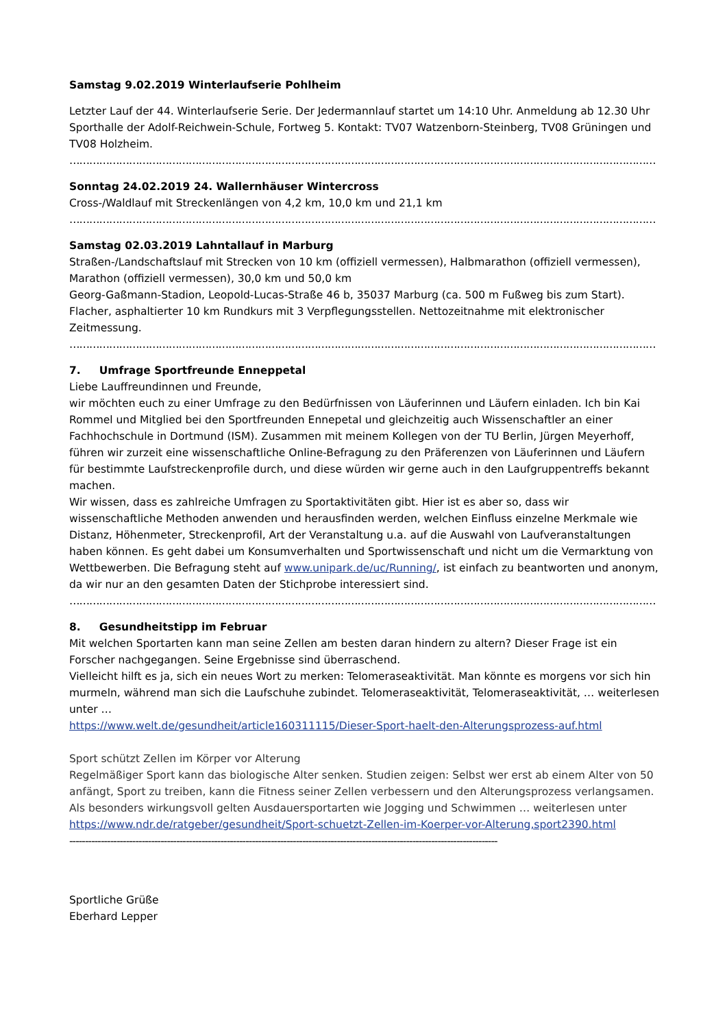Samstag 9.02.2019 Winterlaufserie Pohlheim
Letzter Lauf der 44. Winterlaufserie Serie. Der Jedermannlauf startet um 14:10 Uhr. Anmeldung ab 12.30 Uhr Sporthalle der Adolf-Reichwein-Schule, Fortweg 5. Kontakt: TV07 Watzenborn-Steinberg, TV08 Grüningen und TV08 Holzheim.
……………………………………………………………………………………………………………………………………………………………
Sonntag 24.02.2019 24. Wallernhäuser Wintercross
Cross-/Waldlauf mit Streckenlängen von 4,2 km, 10,0 km und 21,1 km
……………………………………………………………………………………………………………………………………………………………
Samstag 02.03.2019 Lahntallauf in Marburg
Straßen-/Landschaftslauf mit Strecken von 10 km (offiziell vermessen), Halbmarathon (offiziell vermessen), Marathon (offiziell vermessen), 30,0 km und 50,0 km
Georg-Gaßmann-Stadion, Leopold-Lucas-Straße 46 b, 35037 Marburg (ca. 500 m Fußweg bis zum Start). Flacher, asphaltierter 10 km Rundkurs mit 3 Verpflegungsstellen. Nettozeitnahme mit elektronischer Zeitmessung.
……………………………………………………………………………………………………………………………………………………………
7. Umfrage Sportfreunde Enneppetal
Liebe Lauffreundinnen und Freunde,
wir möchten euch zu einer Umfrage zu den Bedürfnissen von Läuferinnen und Läufern einladen. Ich bin Kai Rommel und Mitglied bei den Sportfreunden Ennepetal und gleichzeitig auch Wissenschaftler an einer Fachhochschule in Dortmund (ISM). Zusammen mit meinem Kollegen von der TU Berlin, Jürgen Meyerhoff, führen wir zurzeit eine wissenschaftliche Online-Befragung zu den Präferenzen von Läuferinnen und Läufern für bestimmte Laufstreckenprofile durch, und diese würden wir gerne auch in den Laufgruppentreffs bekannt machen.
Wir wissen, dass es zahlreiche Umfragen zu Sportaktivitäten gibt. Hier ist es aber so, dass wir wissenschaftliche Methoden anwenden und herausfinden werden, welchen Einfluss einzelne Merkmale wie Distanz, Höhenmeter, Streckenprofil, Art der Veranstaltung u.a. auf die Auswahl von Laufveranstaltungen haben können. Es geht dabei um Konsumverhalten und Sportwissenschaft und nicht um die Vermarktung von Wettbewerben. Die Befragung steht auf www.unipark.de/uc/Running/, ist einfach zu beantworten und anonym, da wir nur an den gesamten Daten der Stichprobe interessiert sind.
……………………………………………………………………………………………………………………………………………………………
8. Gesundheitstipp im Februar
Mit welchen Sportarten kann man seine Zellen am besten daran hindern zu altern? Dieser Frage ist ein Forscher nachgegangen. Seine Ergebnisse sind überraschend.
Vielleicht hilft es ja, sich ein neues Wort zu merken: Telomeraseaktivität. Man könnte es morgens vor sich hin murmeln, während man sich die Laufschuhe zubindet. Telomeraseaktivität, Telomeraseaktivität, … weiterlesen unter …
https://www.welt.de/gesundheit/article160311115/Dieser-Sport-haelt-den-Alterungsprozess-auf.html
Sport schützt Zellen im Körper vor Alterung
Regelmäßiger Sport kann das biologische Alter senken. Studien zeigen: Selbst wer erst ab einem Alter von 50 anfängt, Sport zu treiben, kann die Fitness seiner Zellen verbessern und den Alterungsprozess verlangsamen. Als besonders wirkungsvoll gelten Ausdauersportarten wie Jogging und Schwimmen … weiterlesen unter
https://www.ndr.de/ratgeber/gesundheit/Sport-schuetzt-Zellen-im-Koerper-vor-Alterung,sport2390.html
----------------------------------------------------------------------------------------------------------------------------------------
Sportliche Grüße
Eberhard Lepper